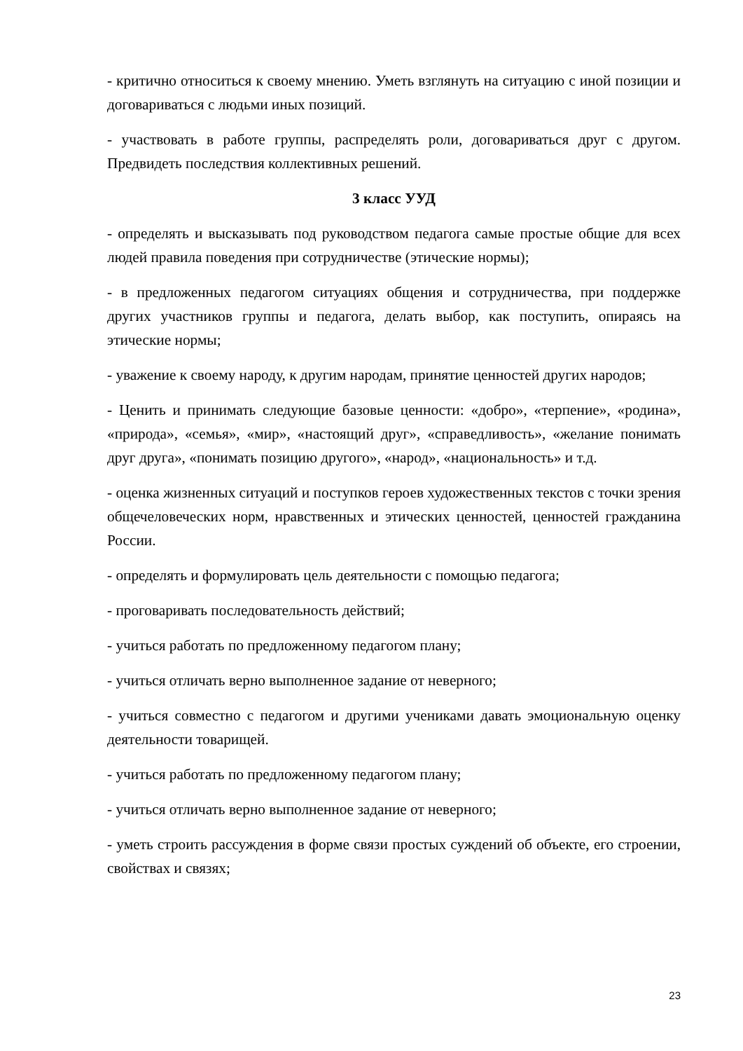- критично относиться к своему мнению. Уметь взглянуть на ситуацию с иной позиции и договариваться с людьми иных позиций.
- участвовать в работе группы, распределять роли, договариваться друг с другом. Предвидеть последствия коллективных решений.
3 класс УУД
- определять и высказывать под руководством педагога самые простые общие для всех людей правила поведения при сотрудничестве (этические нормы);
- в предложенных педагогом ситуациях общения и сотрудничества, при поддержке других участников группы и педагога, делать выбор, как поступить, опираясь на этические нормы;
- уважение к своему народу, к другим народам, принятие ценностей других народов;
- Ценить и принимать следующие базовые ценности: «добро», «терпение», «родина», «природа», «семья», «мир», «настоящий друг», «справедливость», «желание понимать друг друга», «понимать позицию другого», «народ», «национальность» и т.д.
- оценка жизненных ситуаций и поступков героев художественных текстов с точки зрения общечеловеческих норм, нравственных и этических ценностей, ценностей гражданина России.
- определять и формулировать цель деятельности с помощью педагога;
- проговаривать последовательность действий;
- учиться работать по предложенному педагогом плану;
- учиться отличать верно выполненное задание от неверного;
- учиться совместно с педагогом и другими учениками давать эмоциональную оценку деятельности товарищей.
- учиться работать по предложенному педагогом плану;
- учиться отличать верно выполненное задание от неверного;
- уметь строить рассуждения в форме связи простых суждений об объекте, его строении, свойствах и связях;
23